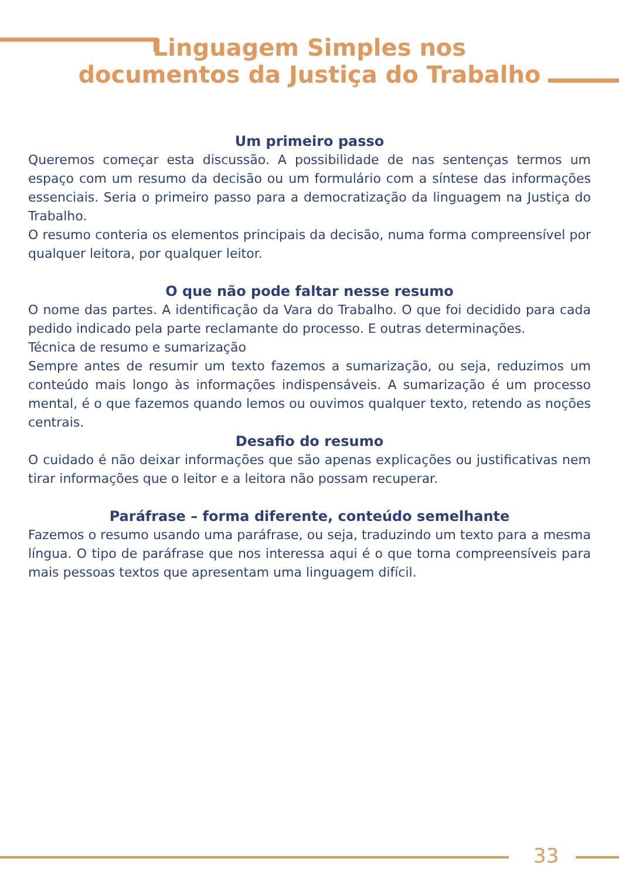Linguagem Simples nos
documentos da Justiça do Trabalho
Um primeiro passo
Queremos começar esta discussão. A possibilidade de nas sentenças termos um espaço com um resumo da decisão ou um formulário com a síntese das informações essenciais. Seria o primeiro passo para a democratização da linguagem na Justiça do Trabalho.
O resumo conteria os elementos principais da decisão, numa forma compreensível por qualquer leitora, por qualquer leitor.
O que não pode faltar nesse resumo
O nome das partes. A identificação da Vara do Trabalho. O que foi decidido para cada pedido indicado pela parte reclamante do processo. E outras determinações.
Técnica de resumo e sumarização
Sempre antes de resumir um texto fazemos a sumarização, ou seja, reduzimos um conteúdo mais longo às informações indispensáveis. A sumarização é um processo mental, é o que fazemos quando lemos ou ouvimos qualquer texto, retendo as noções centrais.
Desafio do resumo
O cuidado é não deixar informações que são apenas explicações ou justificativas nem tirar informações que o leitor e a leitora não possam recuperar.
Paráfrase – forma diferente, conteúdo semelhante
Fazemos o resumo usando uma paráfrase, ou seja, traduzindo um texto para a mesma língua. O tipo de paráfrase que nos interessa aqui é o que torna compreensíveis para mais pessoas textos que apresentam uma linguagem difícil.
33